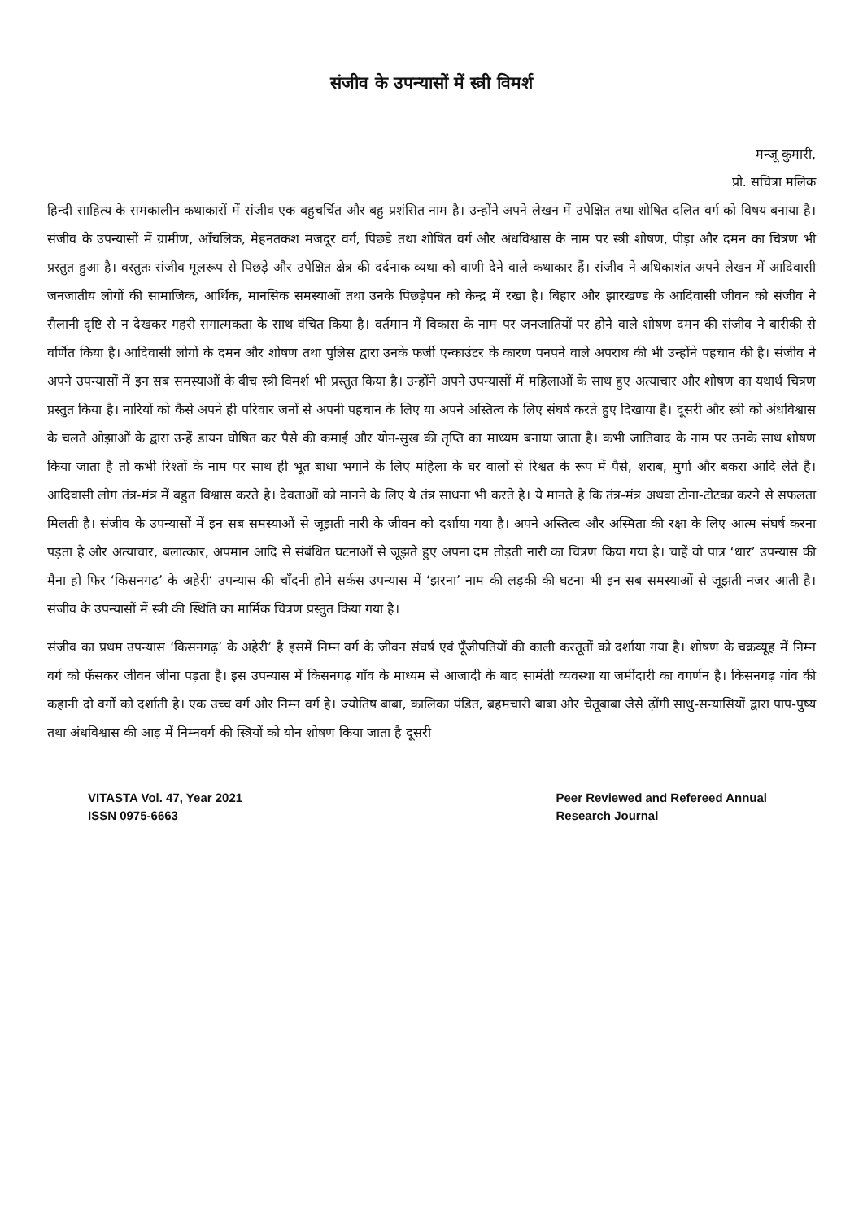संजीव के उपन्यासों में स्त्री विमर्श
मन्जू कुमारी,
प्रो. सचित्रा मलिक
हिन्दी साहित्य के समकालीन कथाकारों में संजीव एक बहुचर्चित और बहु प्रशंसित नाम है। उन्होंने अपने लेखन में उपेक्षित तथा शोषित दलित वर्ग को विषय बनाया है। संजीव के उपन्यासों में ग्रामीण, आँचलिक, मेहनतकश मजदूर वर्ग, पिछडे तथा शोषित वर्ग और अंधविश्वास के नाम पर स्त्री शोषण, पीड़ा और दमन का चित्रण भी प्रस्तुत हुआ है। वस्तुतः संजीव मूलरूप से पिछड़े और उपेक्षित क्षेत्र की दर्दनाक व्यथा को वाणी देने वाले कथाकार हैं। संजीव ने अधिकाशंत अपने लेखन में आदिवासी जनजातीय लोगों की सामाजिक, आर्थिक, मानसिक समस्याओं तथा उनके पिछड़ेपन को केन्द्र में रखा है। बिहार और झारखण्ड के आदिवासी जीवन को संजीव ने सैलानी दृष्टि से न देखकर गहरी सगात्मकता के साथ वंचित किया है। वर्तमान में विकास के नाम पर जनजातियों पर होने वाले शोषण दमन की संजीव ने बारीकी से वर्णित किया है। आदिवासी लोगों के दमन और शोषण तथा पुलिस द्वारा उनके फर्जी एन्काउंटर के कारण पनपने वाले अपराध की भी उन्होंने पहचान की है। संजीव ने अपने उपन्यासों में इन सब समस्याओं के बीच स्त्री विमर्श भी प्रस्तुत किया है। उन्होंने अपने उपन्यासों में महिलाओं के साथ हुए अत्याचार और शोषण का यथार्थ चित्रण प्रस्तुत किया है। नारियों को कैसे अपने ही परिवार जनों से अपनी पहचान के लिए या अपने अस्तित्व के लिए संघर्ष करते हुए दिखाया है। दूसरी और स्त्री को अंधविश्वास के चलते ओझाओं के द्वारा उन्हें डायन घोषित कर पैसे की कमाई और योन-सुख की तृप्ति का माध्यम बनाया जाता है। कभी जातिवाद के नाम पर उनके साथ शोषण किया जाता है तो कभी रिश्तों के नाम पर साथ ही भूत बाधा भगाने के लिए महिला के घर वालों से रिश्वत के रूप में पैसे, शराब, मुर्गा और बकरा आदि लेते है। आदिवासी लोग तंत्र-मंत्र में बहुत विश्वास करते है। देवताओं को मानने के लिए ये तंत्र साधना भी करते है। ये मानते है कि तंत्र-मंत्र अथवा टोना-टोटका करने से सफलता मिलती है। संजीव के उपन्यासों में इन सब समस्याओं से जूझती नारी के जीवन को दर्शाया गया है। अपने अस्तित्व और अस्मिता की रक्षा के लिए आत्म संघर्ष करना पड़ता है और अत्याचार, बलात्कार, अपमान आदि से संबंधित घटनाओं से जूझते हुए अपना दम तोड़ती नारी का चित्रण किया गया है। चाहें वो पात्र ‘धार’ उपन्यास की मैना हो फिर ‘किसनगढ़’ के अहेरी‘ उपन्यास की चाँदनी होने सर्कस उपन्यास में ‘झरना’ नाम की लड़की की घटना भी इन सब समस्याओं से जूझती नजर आती है। संजीव के उपन्यासों में स्त्री की स्थिति का मार्मिक चित्रण प्रस्तुत किया गया है।
संजीव का प्रथम उपन्यास ‘किसनगढ़’ के अहेरी’ है इसमें निम्न वर्ग के जीवन संघर्ष एवं पूँजीपतियों की काली करतूतों को दर्शाया गया है। शोषण के चक्रव्यूह में निम्न वर्ग को फँसकर जीवन जीना पड़ता है। इस उपन्यास में किसनगढ़ गाँव के माध्यम से आजादी के बाद सामंती व्यवस्था या जमींदारी का वगर्णन है। किसनगढ़ गांव की कहानी दो वर्गों को दर्शाती है। एक उच्च वर्ग और निम्न वर्ग हे। ज्योतिष बाबा, कालिका पंडित, ब्रहमचारी बाबा और चेतूबाबा जैसे ढ़ोंगी साधु-सन्यासियों द्वारा पाप-पुष्य तथा अंधविश्वास की आड़ में निम्नवर्ग की स्त्रियों को योन शोषण किया जाता है दूसरी
VITASTA Vol. 47, Year 2021
ISSN 0975-6663
Peer Reviewed and Refereed Annual
Research Journal